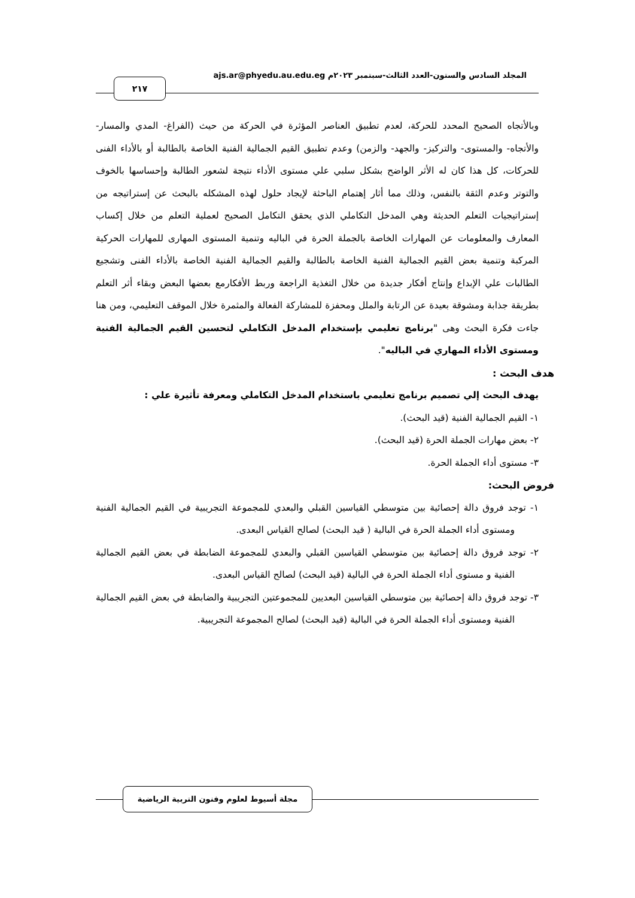المجلد السادس والستون-العدد الثالث-سبتمبر ٢٠٢٣م ajs.ar@phyedu.au.edu.eg
٢١٧
وبالأتجاه الصحيح المحدد للحركة، لعدم تطبيق العناصر المؤثرة في الحركة من حيث (الفراغ- المدي والمسار- والأتجاه- والمستوى- والتركيز- والجهد- والزمن) وعدم تطبيق القيم الجمالية الفنية الخاصة بالطالبة أو بالأداء الفنى للحركات، كل هذا كان له الأثر الواضح بشكل سلبي علي مستوى الأداء نتيجة لشعور الطالبة وإحساسها بالخوف والتوتر وعدم الثقة بالنفس، وذلك مما أثار إهتمام الباحثة لإيجاد حلول لهذه المشكله بالبحث عن إستراتيجه من إستراتيجيات التعلم الحديثة وهي المدخل التكاملي الذي يحقق التكامل الصحيح لعملية التعلم من خلال إكساب المعارف والمعلومات عن المهارات الخاصة بالجملة الحرة في الباليه وتنمية المستوى المهارى للمهارات الحركية المركبة وتنمية بعض القيم الجمالية الفنية الخاصة بالطالبة والقيم الجمالية الفنية الخاصة بالأداء الفنى وتشجيع الطالبات علي الإبداع وإنتاج أفكار جديدة من خلال التغذية الراجعة وربط الأفكارمع بعضها البعض وبقاء أثر التعلم بطريقة جذابة ومشوقة بعيدة عن الرتابة والملل ومحفزة للمشاركة الفعالة والمثمرة خلال الموقف التعليمي، ومن هنا جاءت فكرة البحث وهى "برنامج تعليمي بإستخدام المدخل التكاملي لتحسين القيم الجمالية الفنية ومستوى الأداء المهاري في الباليه".
هدف البحث :
يهدف البحث إلي تصميم برنامج تعليمي باستخدام المدخل التكاملي ومعرفة تأثيرة علي :
١- القيم الجمالية الفنية (قيد البحث).
٢- بعض مهارات الجملة الحرة (قيد البحث).
٣- مستوى أداء الجملة الحرة.
فروض البحث:
١- توجد فروق دالة إحصائية بين متوسطي القياسين القبلي والبعدي للمجموعة التجريبية في القيم الجمالية الفنية ومستوى أداء الجملة الحرة في البالية ( قيد البحث) لصالح القياس البعدى.
٢- توجد فروق دالة إحصائية بين متوسطي القياسين القبلي والبعدي للمجموعة الضابطة في بعض القيم الجمالية الفنية و مستوى أداء الجملة الحرة في البالية (قيد البحث) لصالح القياس البعدى.
٣- توجد فروق دالة إحصائية بين متوسطي القياسين البعديين للمجموعتين التجريبية والضابطة في بعض القيم الجمالية الفنية ومستوى أداء الجملة الحرة في البالية (قيد البحث) لصالح المجموعة التجريبية.
مجلة أسيوط لعلوم وفنون التربية الرياضية